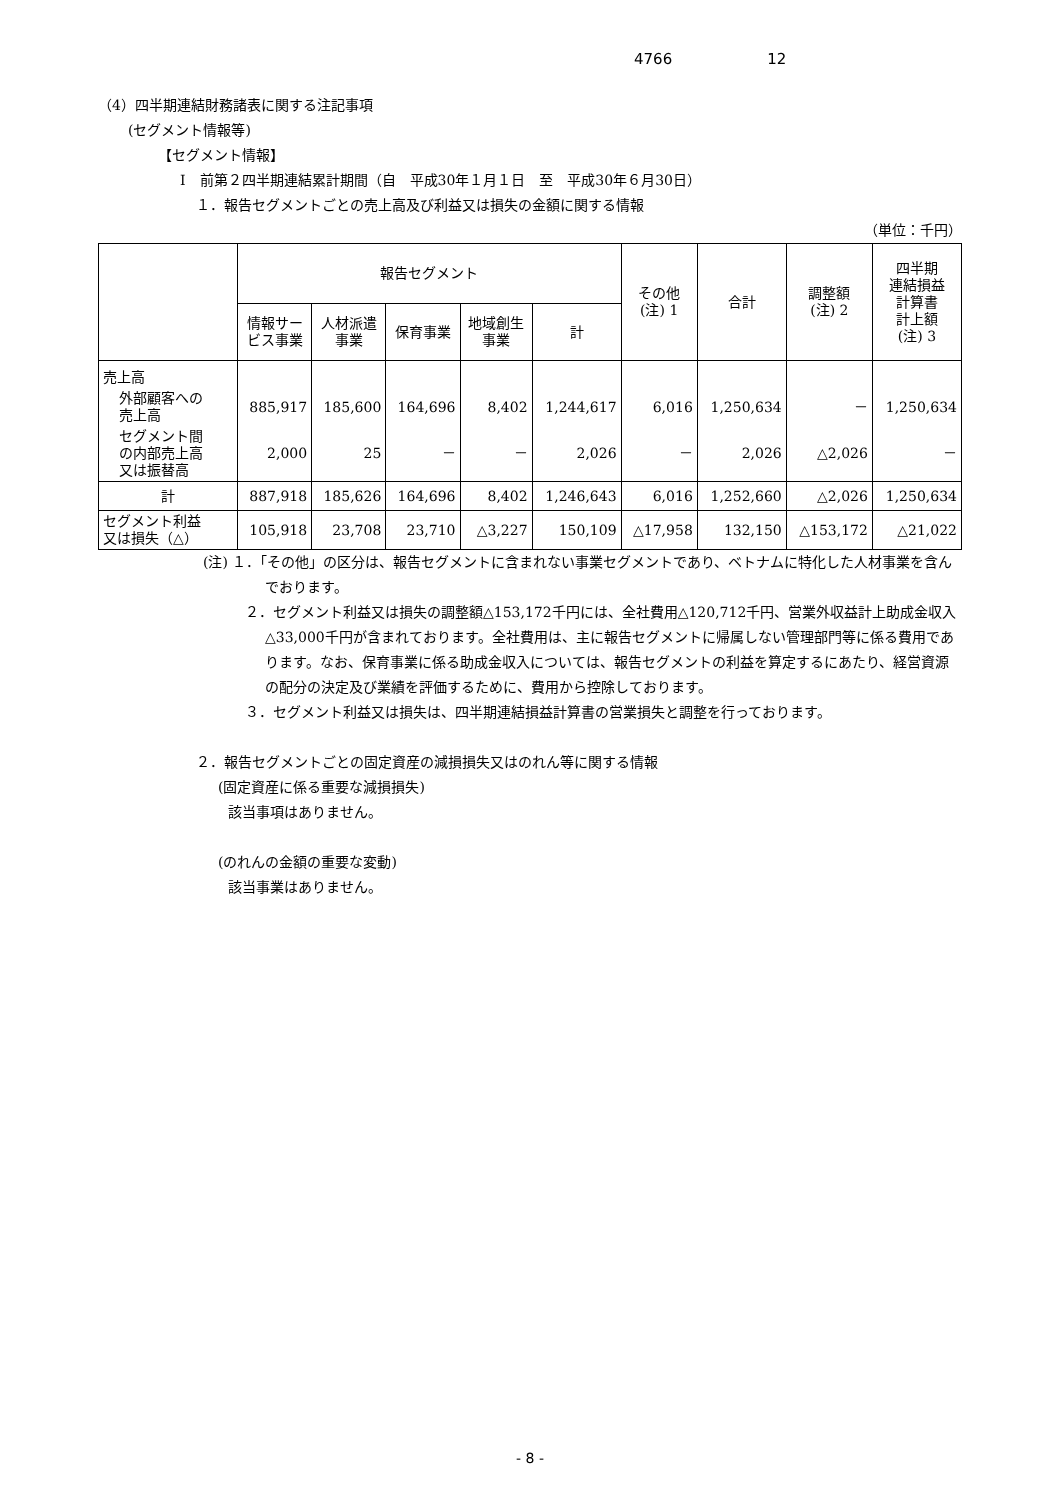4766 12
（4）四半期連結財務諸表に関する注記事項
(セグメント情報等)
【セグメント情報】
Ⅰ　前第２四半期連結累計期間（自　平成30年１月１日　至　平成30年６月30日）
１．報告セグメントごとの売上高及び利益又は損失の金額に関する情報
（単位：千円）
| | 報告セグメント | | | | | その他 (注) 1 | 合計 | 調整額 (注) 2 | 四半期 連結損益 計算書 計上額 (注) 3 |
| --- | --- | --- | --- | --- | --- | --- | --- | --- | --- |
| | 情報サー ビス事業 | 人材派遣 事業 | 保育事業 | 地域創生 事業 | 計 | | | | |
| 売上高 | | | | | | | | | |
| 外部顧客への 売上高 | 885,917 | 185,600 | 164,696 | 8,402 | 1,244,617 | 6,016 | 1,250,634 | － | 1,250,634 |
| セグメント間 の内部売上高 又は振替高 | 2,000 | 25 | － | － | 2,026 | － | 2,026 | △2,026 | － |
| 計 | 887,918 | 185,626 | 164,696 | 8,402 | 1,246,643 | 6,016 | 1,252,660 | △2,026 | 1,250,634 |
| セグメント利益 又は損失（△） | 105,918 | 23,708 | 23,710 | △3,227 | 150,109 | △17,958 | 132,150 | △153,172 | △21,022 |
(注) １．「その他」の区分は、報告セグメントに含まれない事業セグメントであり、ベトナムに特化した人材事業を含んでおります。
２．セグメント利益又は損失の調整額△153,172千円には、全社費用△120,712千円、営業外収益計上助成金収入△33,000千円が含まれております。全社費用は、主に報告セグメントに帰属しない管理部門等に係る費用であります。なお、保育事業に係る助成金収入については、報告セグメントの利益を算定するにあたり、経営資源の配分の決定及び業績を評価するために、費用から控除しております。
３．セグメント利益又は損失は、四半期連結損益計算書の営業損失と調整を行っております。
２．報告セグメントごとの固定資産の減損損失又はのれん等に関する情報
(固定資産に係る重要な減損損失)
該当事項はありません。
(のれんの金額の重要な変動)
該当事業はありません。
- 8 -